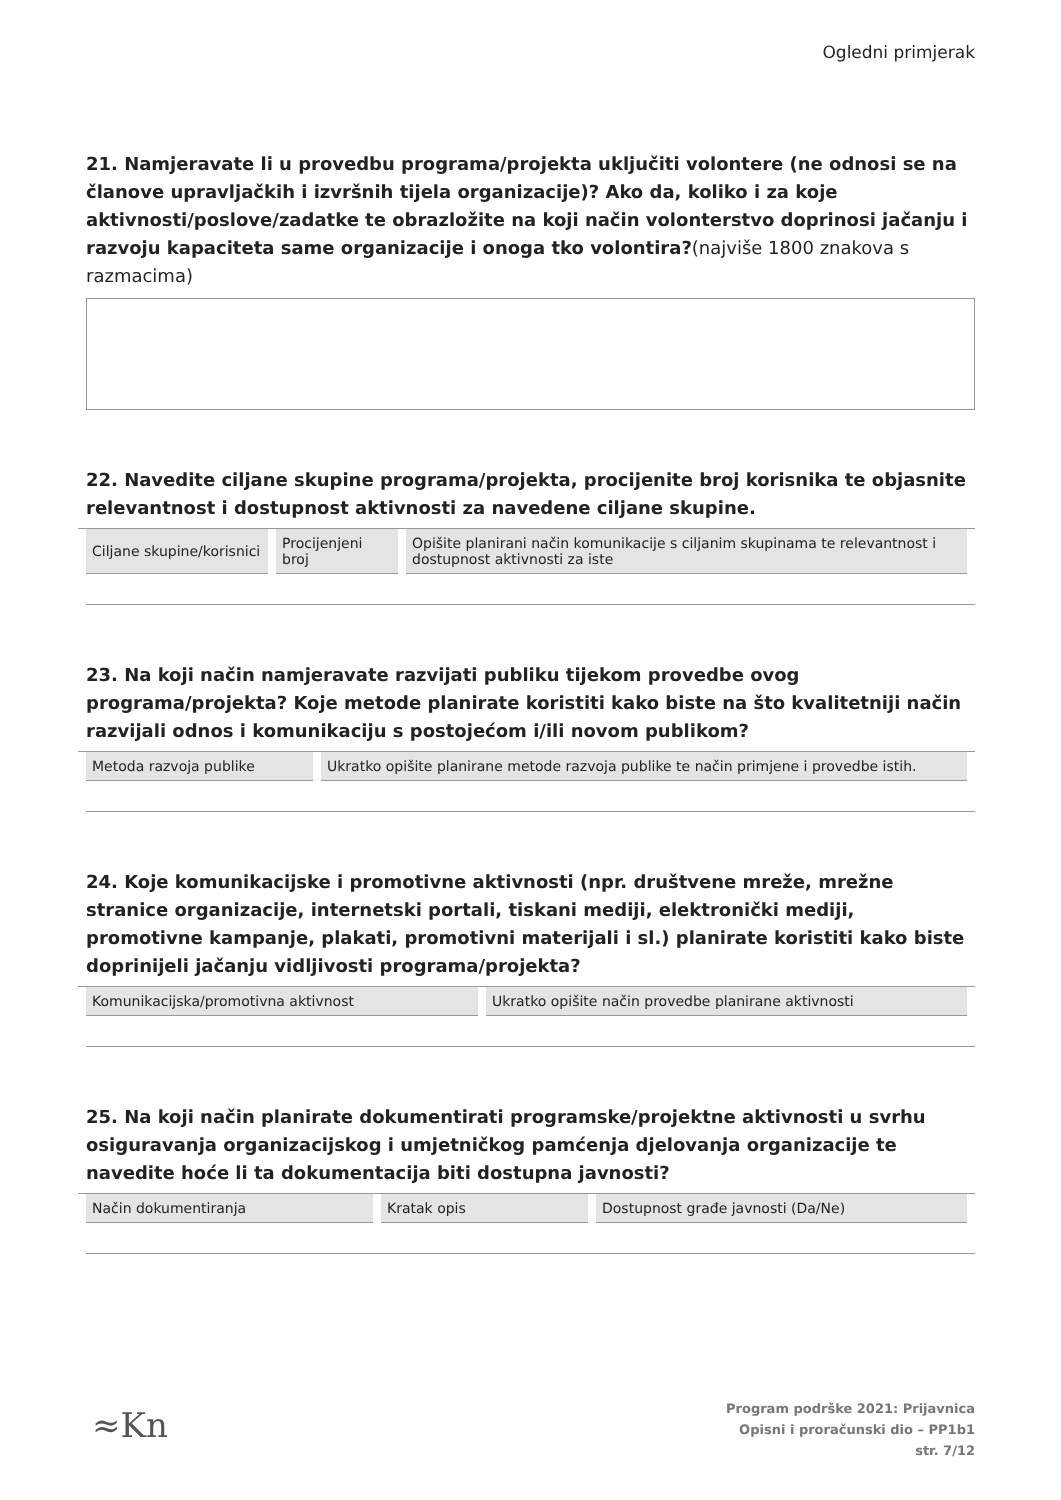Ogledni primjerak
21. Namjeravate li u provedbu programa/projekta uključiti volontere (ne odnosi se na članove upravljačkih i izvršnih tijela organizacije)? Ako da, koliko i za koje aktivnosti/poslove/zadatke te obrazložite na koji način volonterstvo doprinosi jačanju i razvoju kapaciteta same organizacije i onoga tko volontira?(najviše 1800 znakova s razmacima)
22. Navedite ciljane skupine programa/projekta, procijenite broj korisnika te objasnite relevantnost i dostupnost aktivnosti za navedene ciljane skupine.
| Ciljane skupine/korisnici | Procijenjeni broj | Opišite planirani način komunikacije s ciljanim skupinama te relevantnost i dostupnost aktivnosti za iste |
| --- | --- | --- |
23. Na koji način namjeravate razvijati publiku tijekom provedbe ovog programa/projekta? Koje metode planirate koristiti kako biste na što kvalitetniji način razvijali odnos i komunikaciju s postojećom i/ili novom publikom?
| Metoda razvoja publike | Ukratko opišite planirane metode razvoja publike te način primjene i provedbe istih. |
| --- | --- |
24. Koje komunikacijske i promotivne aktivnosti (npr. društvene mreže, mrežne stranice organizacije, internetski portali, tiskani mediji, elektronički mediji, promotivne kampanje, plakati, promotivni materijali i sl.) planirate koristiti kako biste doprinijeli jačanju vidljivosti programa/projekta?
| Komunikacijska/promotivna aktivnost | Ukratko opišite način provedbe planirane aktivnosti |
| --- | --- |
25. Na koji način planirate dokumentirati programske/projektne aktivnosti u svrhu osiguravanja organizacijskog i umjetničkog pamćenja djelovanja organizacije te navedite hoće li ta dokumentacija biti dostupna javnosti?
| Način dokumentiranja | Kratak opis | Dostupnost građe javnosti (Da/Ne) |
| --- | --- | --- |
≈Kn
Program podrške 2021: Prijavnica
Opisni i proračunski dio – PP1b1
str. 7/12